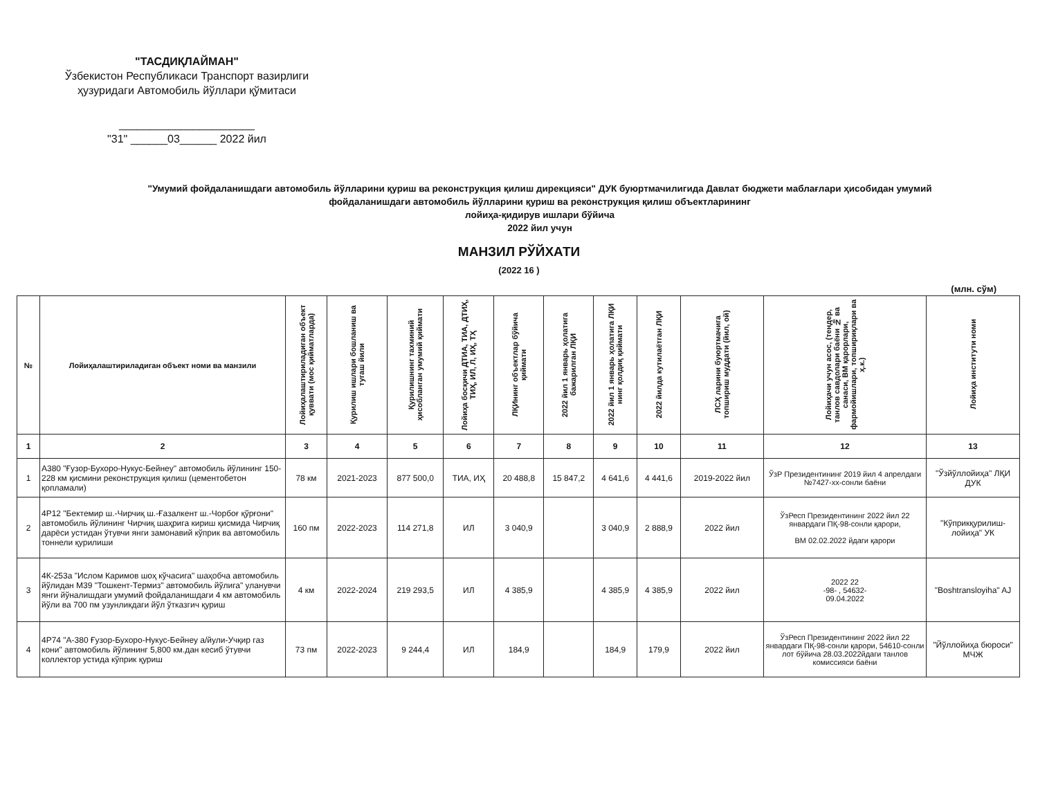"ТАСДИҚЛАЙМАН"
Ўзбекистон Республикаси Транспорт вазирлиги
ҳузуридаги Автомобиль йўллари қўмитаси
______________________
"31" ______03______ 2022 йил
"Умумий фойдаланишдаги автомобиль йўлларини қуриш ва реконструкция қилиш дирекцияси" ДУК буюртмачилигида Давлат бюджети маблағлари ҳисобидан умумий фойдаланишдаги автомобиль йўлларини қуриш ва реконструкция қилиш объектларининг
лойиҳа-қидирув ишлари бўйича
2022 йил учун
МАНЗИЛ РЎЙХАТИ
(2022 16 )
(млн. сўм)
| № | Лойиҳалаштириладиган объект номи ва манзили | Лойиҳалаштириладиган объект қуввати (мос қийматларда) | Қурилиш ишлари бошланиш ва тугаш йили | Қурилишнинг тахминий ҳисобланган умумий қиймати | Лойиҳа босқичи ДТИА, ТИА, ДТИҲ, ТИҲ, ИЛ, Л, ИҲ, ТҲ | ЛҚИнинг объектлар бўйича қиймати | 2022 йил 1 январь ҳолатига бажарилган ЛҚИ | 2022 йил 1 январь ҳолатига ЛҚИ нинг қолдиқ қиймати | 2022 йилда кутилаётган ЛҚИ | ЛСҲ ларини буюртмачига топшириш муддати (йил, ой) | Лойиҳачи учун асос, (тендер, танлов савдолари баёни № ва санаси, ВМ қарорлари, фармойишлари, топшириқлари ва ҳ.к.) | Лойиҳа институти номи |
| --- | --- | --- | --- | --- | --- | --- | --- | --- | --- | --- | --- | --- |
| 1 | 2 | 3 | 4 | 5 | 6 | 7 | 8 | 9 | 10 | 11 | 12 | 13 |
| 1 | А380 "Ғузор-Бухоро-Нукус-Бейнеу" автомобиль йўлининг 150-228 км қисмини реконструкция қилиш (цементобетон қопламали) | 78 км | 2021-2023 | 877 500,0 | ТИА, ИҲ | 20 488,8 | 15 847,2 | 4 641,6 | 4 441,6 | 2019-2022 йил | ЎзР Президентининг 2019 йил 4 апрелдаги №7427-хх-сонли баёни | "Ўзйўллойиҳа" ЛҚИ ДУК |
| 2 | 4Р12 "Бектемир ш.-Чирчиқ ш.-Ғазалкент ш.-Чорбоғ қўрғони" автомобиль йўлининг Чирчиқ шаҳрига кириш қисмида Чирчиқ дарёси устидан ўтувчи янги замонавий кўприк ва автомобиль тоннели қурилиши | 160 пм | 2022-2023 | 114 271,8 | ИЛ | 3 040,9 | | 3 040,9 | 2 888,9 | 2022 йил | ЎзРесп Президентининг 2022 йил 22 январдаги ПҚ-98-сонли қарори, ВМ 02.02.2022 йдаги қарори | "Кўприкқурилиш-лойиҳа" УК |
| 3 | 4К-253а "Ислом Каримов шоҳ кўчасига" шаҳобча автомобиль йўлидан М39 "Тошкент-Термиз" автомобиль йўлига" уланувчи янги йўналишдаги умумий фойдаланишдаги 4 км автомобиль йўли ва 700 пм узунликдаги йўл ўтказгич қуриш | 4 км | 2022-2024 | 219 293,5 | ИЛ | 4 385,9 | | 4 385,9 | 4 385,9 | 2022 йил | 2022 22 -98- , 54632- 09.04.2022 | "Boshtransloyiha" AJ |
| 4 | 4Р74 "А-380 Ғузор-Бухоро-Нукус-Бейнеу а/йули-Учқир газ кони" автомобиль йўлининг 5,800 км.дан кесиб ўтувчи коллектор устида кўприк қуриш | 73 пм | 2022-2023 | 9 244,4 | ИЛ | 184,9 | | 184,9 | 179,9 | 2022 йил | ЎзРесп Президентининг 2022 йил 22 январдаги ПҚ-98-сонли қарори, 54610-сонли лот бўйича 28.03.2022йдаги танлов комиссияси баёни | "Йўллойиҳа бюроси" МЧЖ |